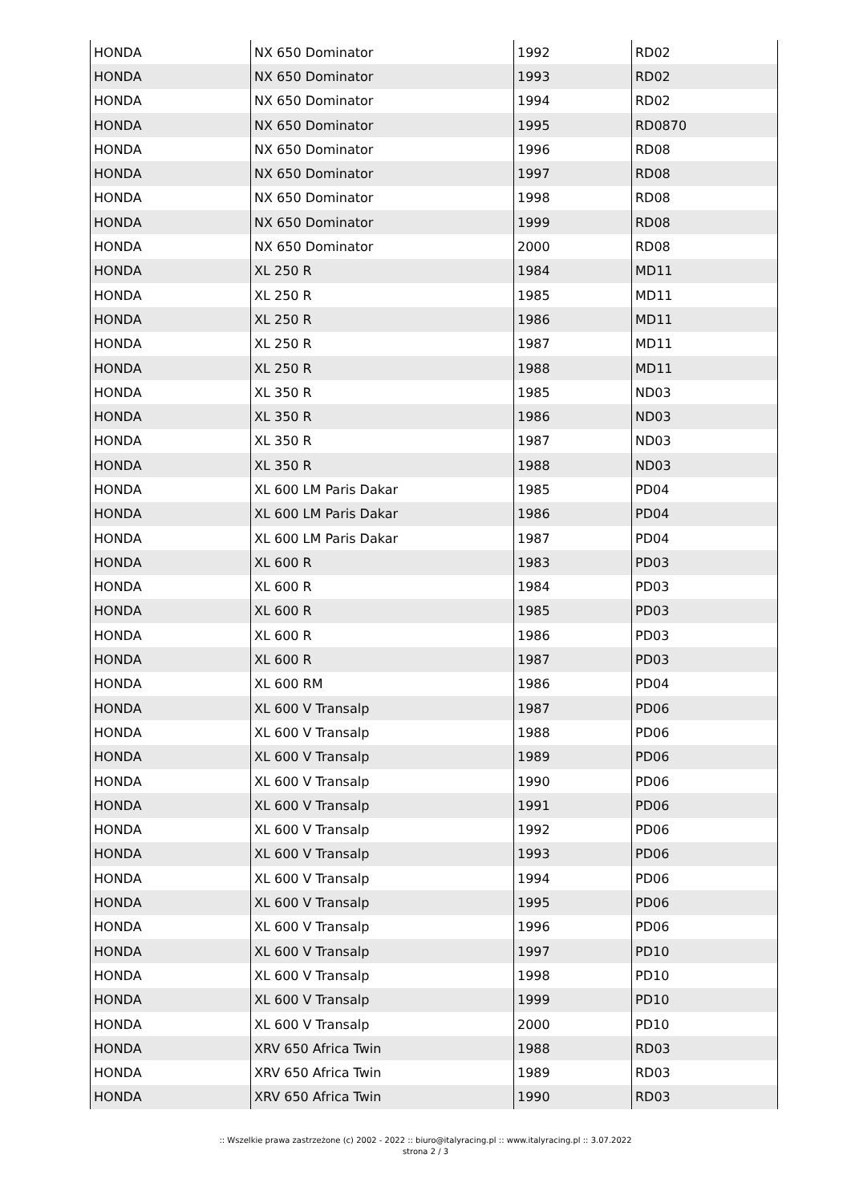| HONDA | NX 650 Dominator | 1992 | RD02 |
| HONDA | NX 650 Dominator | 1993 | RD02 |
| HONDA | NX 650 Dominator | 1994 | RD02 |
| HONDA | NX 650 Dominator | 1995 | RD0870 |
| HONDA | NX 650 Dominator | 1996 | RD08 |
| HONDA | NX 650 Dominator | 1997 | RD08 |
| HONDA | NX 650 Dominator | 1998 | RD08 |
| HONDA | NX 650 Dominator | 1999 | RD08 |
| HONDA | NX 650 Dominator | 2000 | RD08 |
| HONDA | XL 250 R | 1984 | MD11 |
| HONDA | XL 250 R | 1985 | MD11 |
| HONDA | XL 250 R | 1986 | MD11 |
| HONDA | XL 250 R | 1987 | MD11 |
| HONDA | XL 250 R | 1988 | MD11 |
| HONDA | XL 350 R | 1985 | ND03 |
| HONDA | XL 350 R | 1986 | ND03 |
| HONDA | XL 350 R | 1987 | ND03 |
| HONDA | XL 350 R | 1988 | ND03 |
| HONDA | XL 600 LM Paris Dakar | 1985 | PD04 |
| HONDA | XL 600 LM Paris Dakar | 1986 | PD04 |
| HONDA | XL 600 LM Paris Dakar | 1987 | PD04 |
| HONDA | XL 600 R | 1983 | PD03 |
| HONDA | XL 600 R | 1984 | PD03 |
| HONDA | XL 600 R | 1985 | PD03 |
| HONDA | XL 600 R | 1986 | PD03 |
| HONDA | XL 600 R | 1987 | PD03 |
| HONDA | XL 600 RM | 1986 | PD04 |
| HONDA | XL 600 V Transalp | 1987 | PD06 |
| HONDA | XL 600 V Transalp | 1988 | PD06 |
| HONDA | XL 600 V Transalp | 1989 | PD06 |
| HONDA | XL 600 V Transalp | 1990 | PD06 |
| HONDA | XL 600 V Transalp | 1991 | PD06 |
| HONDA | XL 600 V Transalp | 1992 | PD06 |
| HONDA | XL 600 V Transalp | 1993 | PD06 |
| HONDA | XL 600 V Transalp | 1994 | PD06 |
| HONDA | XL 600 V Transalp | 1995 | PD06 |
| HONDA | XL 600 V Transalp | 1996 | PD06 |
| HONDA | XL 600 V Transalp | 1997 | PD10 |
| HONDA | XL 600 V Transalp | 1998 | PD10 |
| HONDA | XL 600 V Transalp | 1999 | PD10 |
| HONDA | XL 600 V Transalp | 2000 | PD10 |
| HONDA | XRV 650 Africa Twin | 1988 | RD03 |
| HONDA | XRV 650 Africa Twin | 1989 | RD03 |
| HONDA | XRV 650 Africa Twin | 1990 | RD03 |
:: Wszelkie prawa zastrzeżone (c) 2002 - 2022 :: biuro@italyracing.pl :: www.italyracing.pl :: 3.07.2022
strona 2 / 3